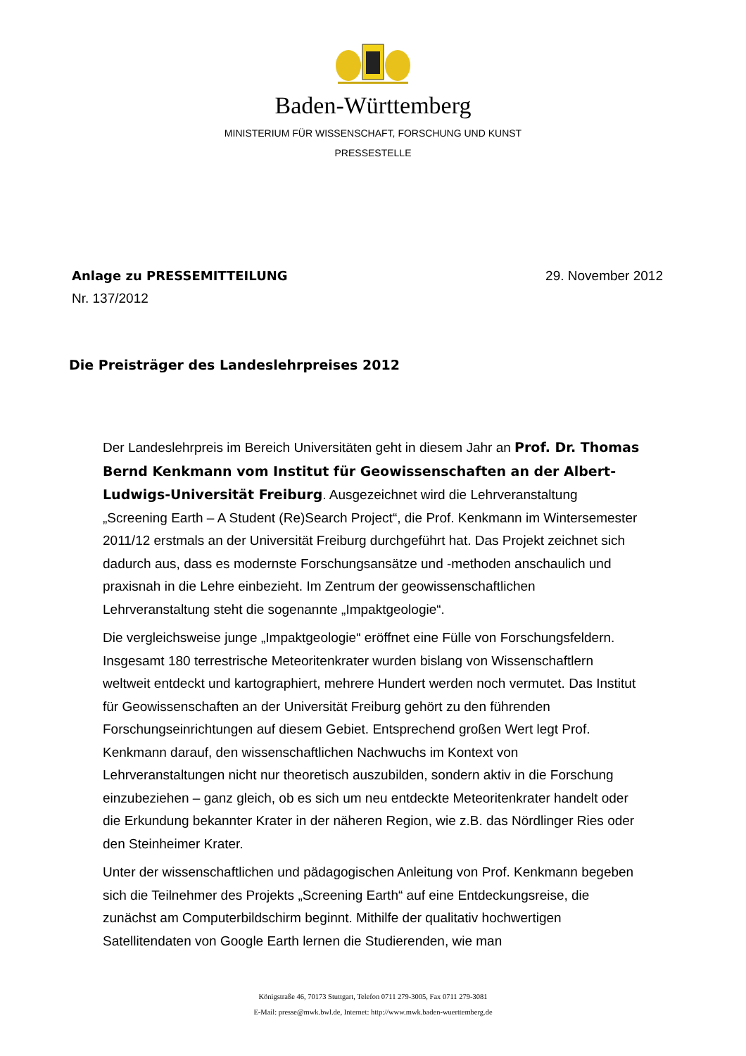Baden-Württemberg
MINISTERIUM FÜR WISSENSCHAFT, FORSCHUNG UND KUNST
PRESSESTELLE
Anlage zu PRESSEMITTEILUNG 29. November 2012
Nr. 137/2012
Die Preisträger des Landeslehrpreises 2012
Der Landeslehrpreis im Bereich Universitäten geht in diesem Jahr an Prof. Dr. Thomas Bernd Kenkmann vom Institut für Geowissenschaften an der Albert-Ludwigs-Universität Freiburg. Ausgezeichnet wird die Lehrveranstaltung „Screening Earth – A Student (Re)Search Project“, die Prof. Kenkmann im Wintersemester 2011/12 erstmals an der Universität Freiburg durchgeführt hat. Das Projekt zeichnet sich dadurch aus, dass es modernste Forschungsansätze und -methoden anschaulich und praxisnah in die Lehre einbezieht. Im Zentrum der geowissenschaftlichen Lehrveranstaltung steht die sogenannte „Impaktgeologie“.
Die vergleichsweise junge „Impaktgeologie“ eröffnet eine Fülle von Forschungsfeldern. Insgesamt 180 terrestrische Meteoritenkrater wurden bislang von Wissenschaftlern weltweit entdeckt und kartographiert, mehrere Hundert werden noch vermutet. Das Institut für Geowissenschaften an der Universität Freiburg gehört zu den führenden Forschungseinrichtungen auf diesem Gebiet. Entsprechend großen Wert legt Prof. Kenkmann darauf, den wissenschaftlichen Nachwuchs im Kontext von Lehrveranstaltungen nicht nur theoretisch auszubilden, sondern aktiv in die Forschung einzubeziehen – ganz gleich, ob es sich um neu entdeckte Meteoritenkrater handelt oder die Erkundung bekannter Krater in der näheren Region, wie z.B. das Nördlinger Ries oder den Steinheimer Krater.
Unter der wissenschaftlichen und pädagogischen Anleitung von Prof. Kenkmann begeben sich die Teilnehmer des Projekts „Screening Earth“ auf eine Entdeckungsreise, die zunächst am Computerbildschirm beginnt. Mithilfe der qualitativ hochwertigen Satellitendaten von Google Earth lernen die Studierenden, wie man
Königstraße 46, 70173 Stuttgart, Telefon 0711 279-3005, Fax 0711 279-3081
E-Mail: presse@mwk.bwl.de, Internet: http://www.mwk.baden-wuerttemberg.de